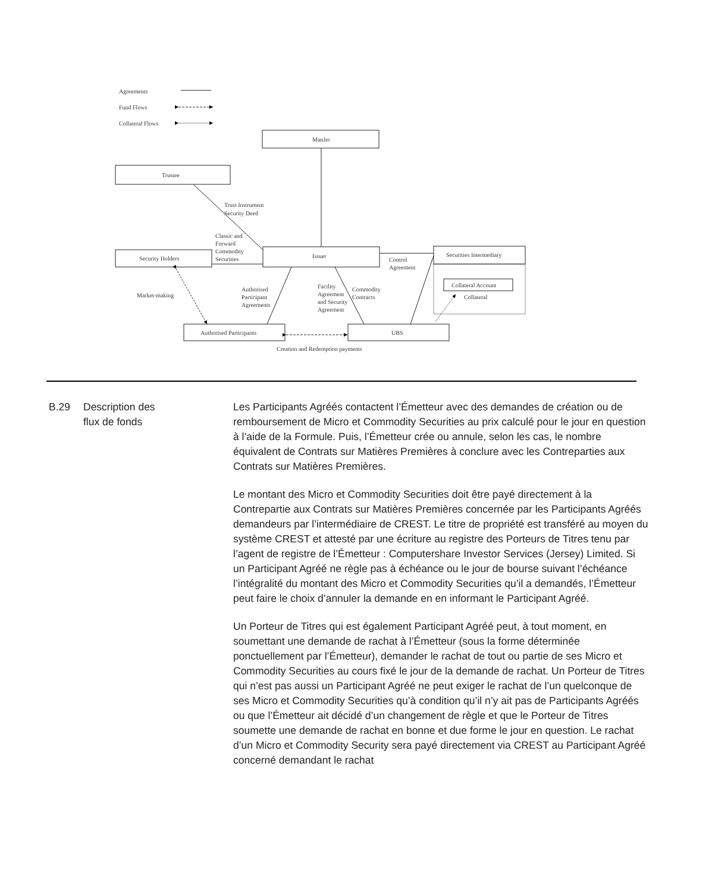Agreements
Fund Flows
Collateral Flows
ManJer
Trustee
Trust Instrument
Security Deed
Classic and
Forward
Commodity
Securities
Security Holders
Issuer
Securities Intermediary
Control
Agreement
Collateral Account
Collateral
Market-making
Authorised
Participant
Agreements
Facility
Agreement
and Security
Agreement
Commodity
Contracts
Authorised Participants
UBS
Creation and Redemption payments
| B.29 | Description des flux de fonds | Les Participants Agréés contactent l’Émetteur avec des demandes de création ou de remboursement de Micro et Commodity Securities au prix calculé pour le jour en question à l’aide de la Formule. Puis, l’Émetteur crée ou annule, selon les cas, le nombre équivalent de Contrats sur Matières Premières à conclure avec les Contreparties aux Contrats sur Matières Premières. Le montant des Micro et Commodity Securities doit être payé directement à la Contrepartie aux Contrats sur Matières Premières concernée par les Participants Agréés demandeurs par l’intermédiaire de CREST. Le titre de propriété est transféré au moyen du système CREST et attesté par une écriture au registre des Porteurs de Titres tenu par l’agent de registre de l’Émetteur : Computershare Investor Services (Jersey) Limited. Si un Participant Agréé ne règle pas à échéance ou le jour de bourse suivant l’échéance l’intégralité du montant des Micro et Commodity Securities qu’il a demandés, l’Émetteur peut faire le choix d’annuler la demande en en informant le Participant Agréé. Un Porteur de Titres qui est également Participant Agréé peut, à tout moment, en soumettant une demande de rachat à l’Émetteur (sous la forme déterminée ponctuellement par l’Émetteur), demander le rachat de tout ou partie de ses Micro et Commodity Securities au cours fixé le jour de la demande de rachat. Un Porteur de Titres qui n’est pas aussi un Participant Agréé ne peut exiger le rachat de l’un quelconque de ses Micro et Commodity Securities qu’à condition qu’il n’y ait pas de Participants Agréés ou que l’Émetteur ait décidé d’un changement de règle et que le Porteur de Titres soumette une demande de rachat en bonne et due forme le jour en question. Le rachat d’un Micro et Commodity Security sera payé directement via CREST au Participant Agréé concerné demandant le rachat |